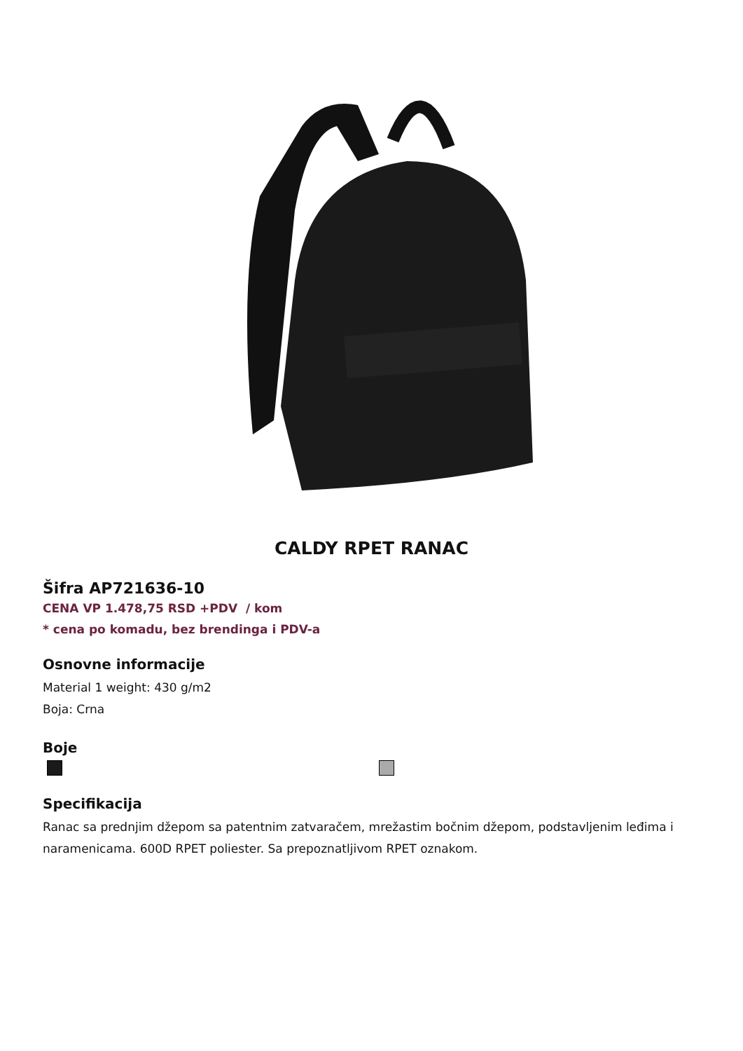CALDY RPET RANAC
Šifra AP721636-10
CENA VP 1.478,75 RSD +PDV / kom
* cena po komadu, bez brendinga i PDV-a
Osnovne informacije
Material 1 weight: 430 g/m2
Boja: Crna
Boje
Specifikacija
Ranac sa prednjim džepom sa patentnim zatvaračem, mrežastim bočnim džepom, podstavljenim leđima i naramenicama. 600D RPET poliester. Sa prepoznatljivom RPET oznakom.